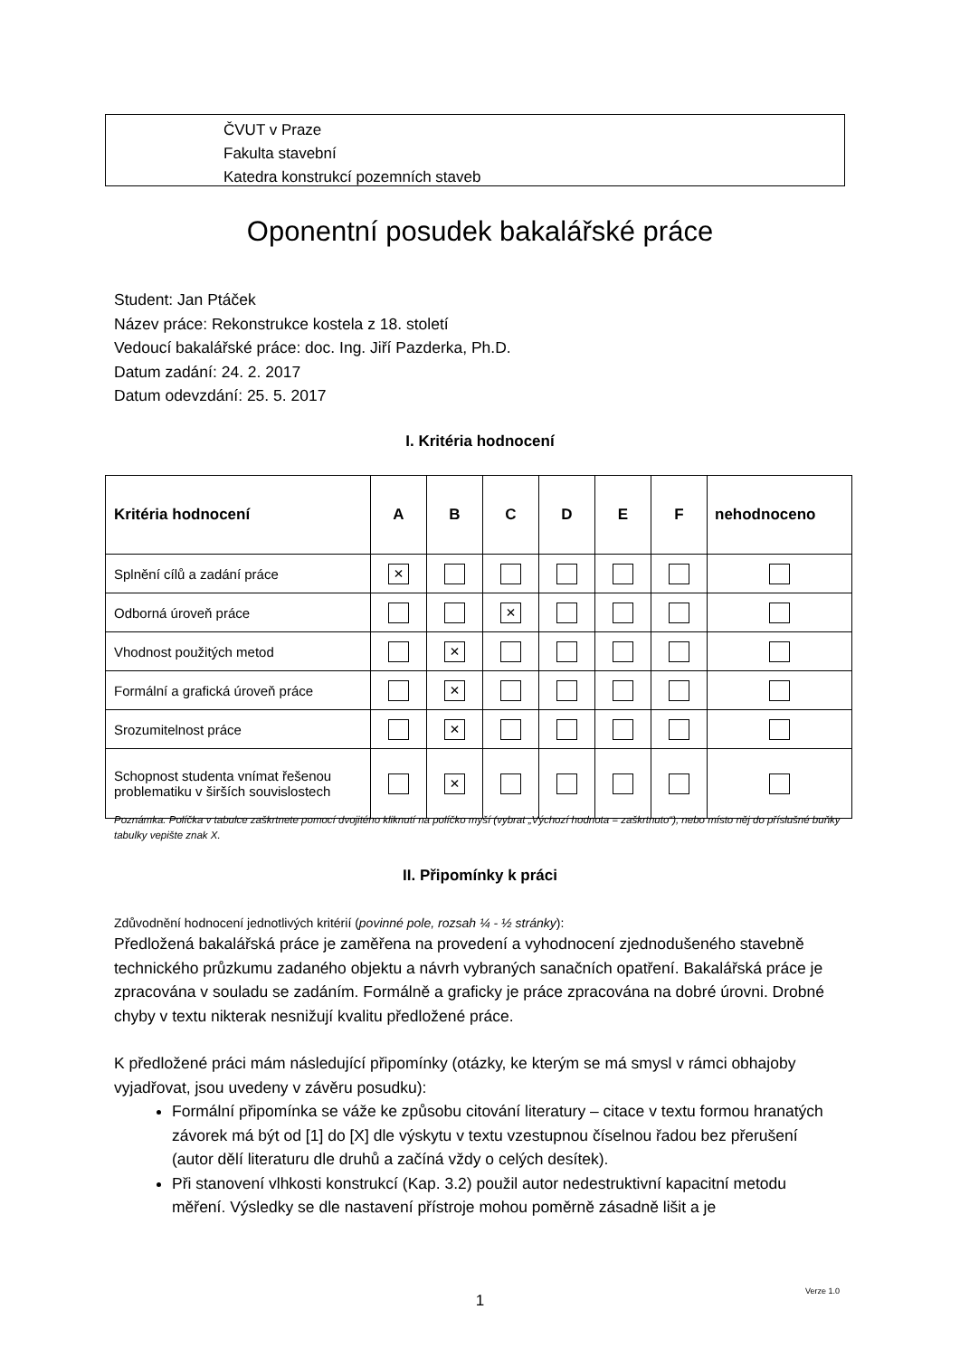ČVUT v Praze
Fakulta stavební
Katedra konstrukcí pozemních staveb
Oponentní posudek bakalářské práce
Student: Jan Ptáček
Název práce: Rekonstrukce kostela z 18. století
Vedoucí bakalářské práce: doc. Ing. Jiří Pazderka, Ph.D.
Datum zadání: 24. 2. 2017
Datum odevzdání: 25. 5. 2017
I. Kritéria hodnocení
| Kritéria hodnocení | A | B | C | D | E | F | nehodnoceno |
| --- | --- | --- | --- | --- | --- | --- | --- |
| Splnění cílů a zadání práce | × | | | | | | |
| Odborná úroveň práce | | | × | | | | |
| Vhodnost použitých metod | | × | | | | | |
| Formální a grafická úroveň práce | | × | | | | | |
| Srozumitelnost práce | | × | | | | | |
| Schopnost studenta vnímat řešenou problematiku v širších souvislostech | | × | | | | | |
Poznámka: Políčka v tabulce zaškrtnete pomocí dvojitého kliknutí na políčko myší (vybrat „Výchozí hodnota = zaškrtnuto“), nebo místo něj do příslušné buňky tabulky vepište znak X.
II. Připomínky k práci
Zdůvodnění hodnocení jednotlivých kritérií (povinné pole, rozsah ¼ - ½ stránky):
Předložená bakalářská práce je zaměřena na provedení a vyhodnocení zjednodušeného stavebně technického průzkumu zadaného objektu a návrh vybraných sanačních opatření. Bakalářská práce je zpracována v souladu se zadáním. Formálně a graficky je práce zpracována na dobré úrovni. Drobné chyby v textu nikterak nesnižují kvalitu předložené práce.
K předložené práci mám následující připomínky (otázky, ke kterým se má smysl v rámci obhajoby vyjadřovat, jsou uvedeny v závěru posudku):
Formální připomínka se váže ke způsobu citování literatury – citace v textu formou hranatých závorek má být od [1] do [X] dle výskytu v textu vzestupnou číselnou řadou bez přerušení (autor dělí literaturu dle druhů a začíná vždy o celých desítek).
Při stanovení vlhkosti konstrukcí (Kap. 3.2) použil autor nedestruktivní kapacitní metodu měření. Výsledky se dle nastavení přístroje mohou poměrně zásadně lišit a je
1
Verze 1.0